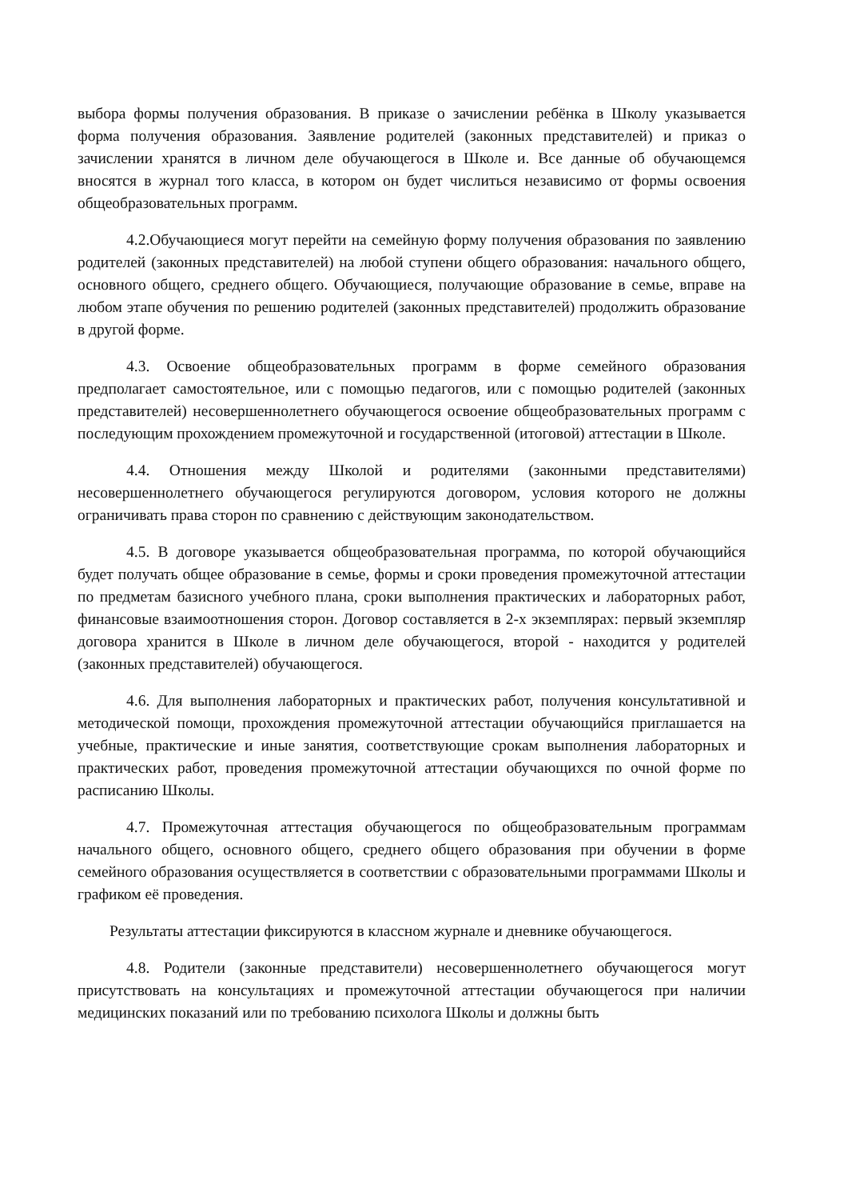выбора формы получения образования. В приказе о зачислении ребёнка в Школу указывается форма получения образования. Заявление родителей (законных представителей) и приказ о зачислении хранятся в личном деле обучающегося в Школе и. Все данные об обучающемся вносятся в журнал того класса, в котором он будет числиться независимо от формы освоения общеобразовательных программ.
4.2.Обучающиеся могут перейти на семейную форму получения образования по заявлению родителей (законных представителей) на любой ступени общего образования: начального общего, основного общего, среднего общего. Обучающиеся, получающие образование в семье, вправе на любом этапе обучения по решению родителей (законных представителей) продолжить образование в другой форме.
4.3. Освоение общеобразовательных программ в форме семейного образования предполагает самостоятельное, или с помощью педагогов, или с помощью родителей (законных представителей) несовершеннолетнего обучающегося освоение общеобразовательных программ с последующим прохождением промежуточной и государственной (итоговой) аттестации в Школе.
4.4. Отношения между Школой и родителями (законными представителями) несовершеннолетнего обучающегося регулируются договором, условия которого не должны ограничивать права сторон по сравнению с действующим законодательством.
4.5. В договоре указывается общеобразовательная программа, по которой обучающийся будет получать общее образование в семье, формы и сроки проведения промежуточной аттестации по предметам базисного учебного плана, сроки выполнения практических и лабораторных работ, финансовые взаимоотношения сторон. Договор составляется в 2-х экземплярах: первый экземпляр договора хранится в Школе в личном деле обучающегося, второй - находится у родителей (законных представителей) обучающегося.
4.6. Для выполнения лабораторных и практических работ, получения консультативной и методической помощи, прохождения промежуточной аттестации обучающийся приглашается на учебные, практические и иные занятия, соответствующие срокам выполнения лабораторных и практических работ, проведения промежуточной аттестации обучающихся по очной форме по расписанию Школы.
4.7. Промежуточная аттестация обучающегося по общеобразовательным программам начального общего, основного общего, среднего общего образования при обучении в форме семейного образования осуществляется в соответствии с образовательными программами Школы и графиком её проведения.
Результаты аттестации фиксируются в классном журнале и дневнике обучающегося.
4.8. Родители (законные представители) несовершеннолетнего обучающегося могут присутствовать на консультациях и промежуточной аттестации обучающегося при наличии медицинских показаний или по требованию психолога Школы и должны быть